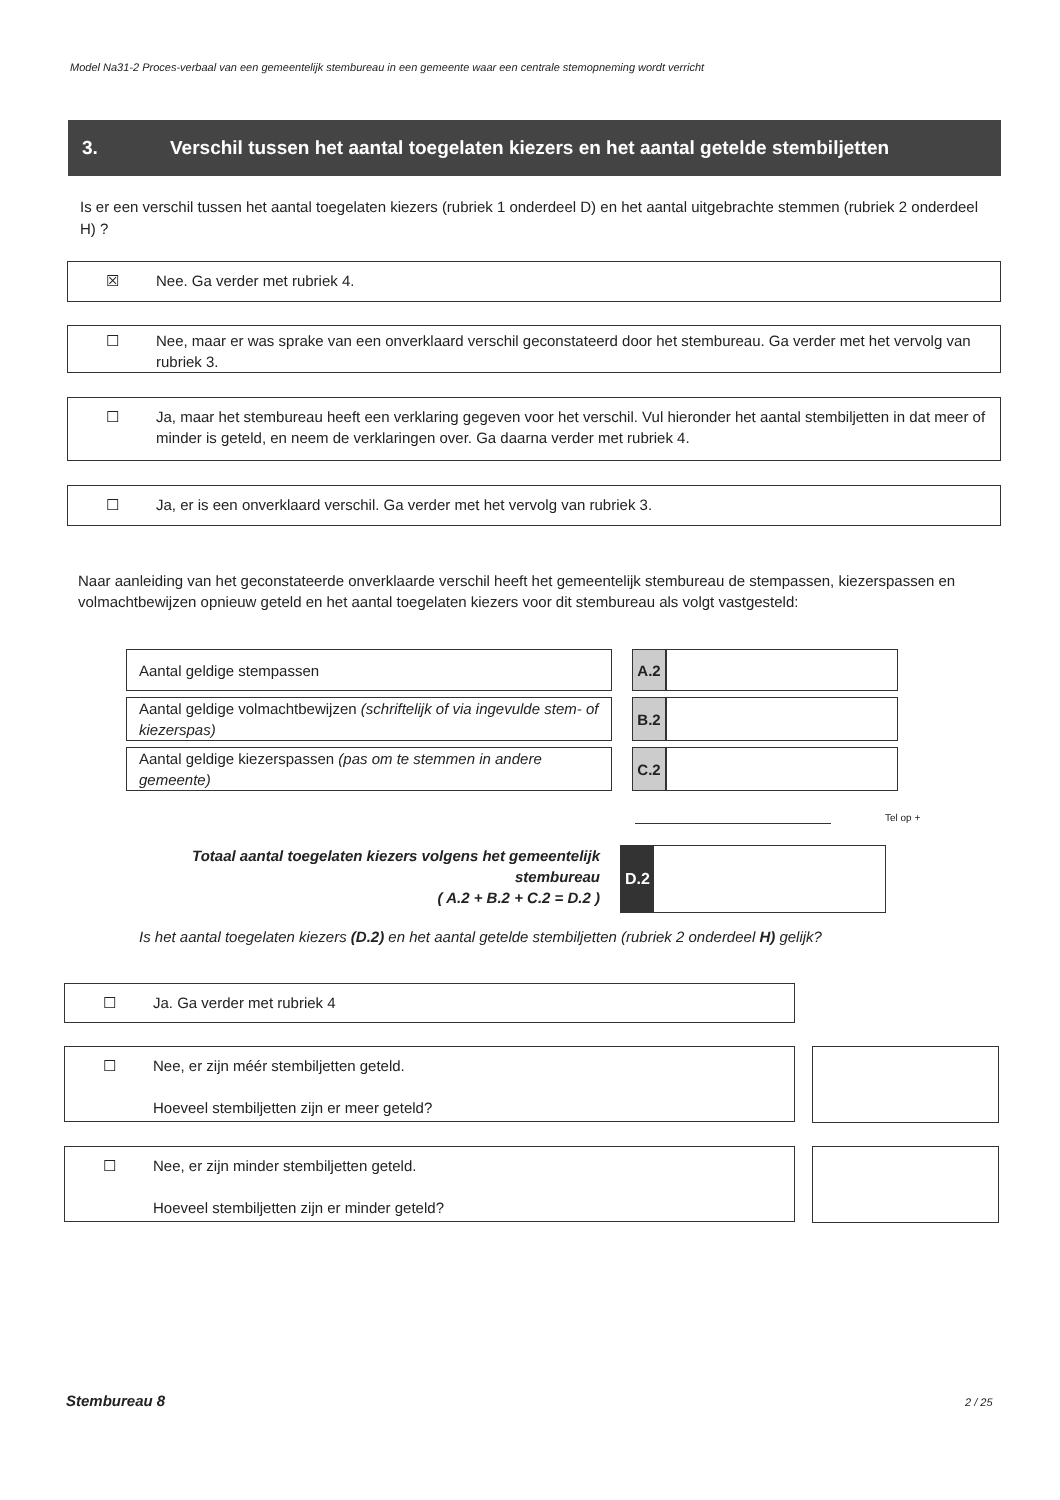Model Na31-2 Proces-verbaal van een gemeentelijk stembureau in een gemeente waar een centrale stemopneming wordt verricht
3. Verschil tussen het aantal toegelaten kiezers en het aantal getelde stembiljetten
Is er een verschil tussen het aantal toegelaten kiezers (rubriek 1 onderdeel D) en het aantal uitgebrachte stemmen (rubriek 2 onderdeel H) ?
☒ Nee. Ga verder met rubriek 4.
☐ Nee, maar er was sprake van een onverklaard verschil geconstateerd door het stembureau. Ga verder met het vervolg van rubriek 3.
☐ Ja, maar het stembureau heeft een verklaring gegeven voor het verschil. Vul hieronder het aantal stembiljetten in dat meer of minder is geteld, en neem de verklaringen over. Ga daarna verder met rubriek 4.
☐ Ja, er is een onverklaard verschil. Ga verder met het vervolg van rubriek 3.
Naar aanleiding van het geconstateerde onverklaarde verschil heeft het gemeentelijk stembureau de stempassen, kiezerspassen en volmachtbewijzen opnieuw geteld en het aantal toegelaten kiezers voor dit stembureau als volgt vastgesteld:
| Aantal geldige stempassen | | A.2 | |
| Aantal geldige volmachtbewijzen (schriftelijk of via ingevulde stem- of kiezerspas) | | B.2 | |
| Aantal geldige kiezerspassen (pas om te stemmen in andere gemeente) | | C.2 | |
Tel op +
Totaal aantal toegelaten kiezers volgens het gemeentelijk stembureau
( A.2 + B.2 + C.2 = D.2 )
D.2
Is het aantal toegelaten kiezers (D.2) en het aantal getelde stembiljetten (rubriek 2 onderdeel H) gelijk?
☐ Ja. Ga verder met rubriek 4
☐ Nee, er zijn méér stembiljetten geteld.
Hoeveel stembiljetten zijn er meer geteld?
☐ Nee, er zijn minder stembiljetten geteld.
Hoeveel stembiljetten zijn er minder geteld?
Stembureau 8 2 / 25